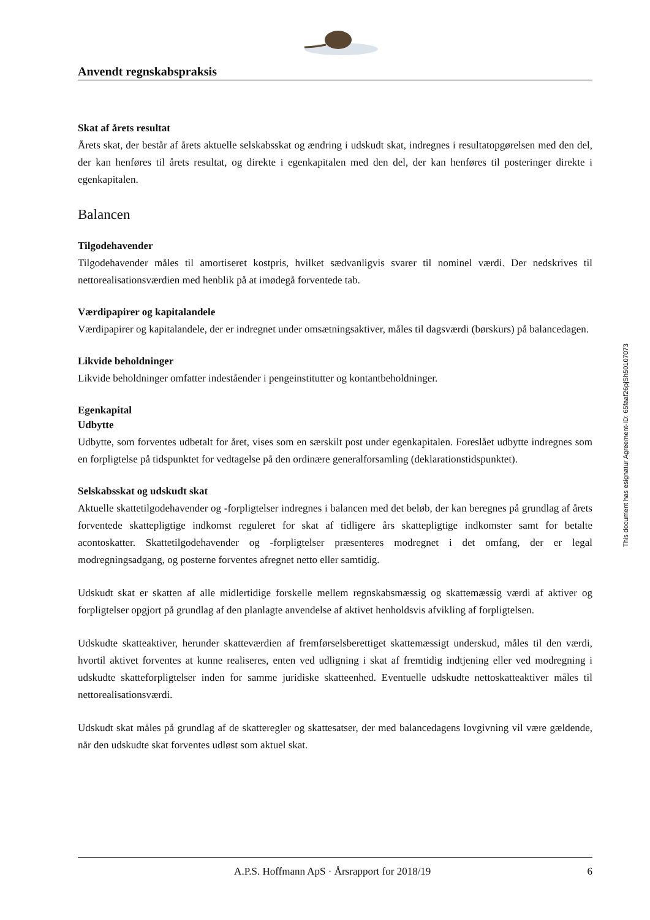Anvendt regnskabspraksis
Skat af årets resultat
Årets skat, der består af årets aktuelle selskabsskat og ændring i udskudt skat, indregnes i resultatopgørelsen med den del, der kan henføres til årets resultat, og direkte i egenkapitalen med den del, der kan henføres til posteringer direkte i egenkapitalen.
Balancen
Tilgodehavender
Tilgodehavender måles til amortiseret kostpris, hvilket sædvanligvis svarer til nominel værdi. Der nedskrives til nettorealisationsværdien med henblik på at imødegå forventede tab.
Værdipapirer og kapitalandele
Værdipapirer og kapitalandele, der er indregnet under omsætningsaktiver, måles til dagsværdi (børskurs) på balancedagen.
Likvide beholdninger
Likvide beholdninger omfatter indeståender i pengeinstitutter og kontantbeholdninger.
Egenkapital
Udbytte
Udbytte, som forventes udbetalt for året, vises som en særskilt post under egenkapitalen. Foreslået udbytte indregnes som en forpligtelse på tidspunktet for vedtagelse på den ordinære generalforsamling (deklarationstidspunktet).
Selskabsskat og udskudt skat
Aktuelle skattetilgodehavender og -forpligtelser indregnes i balancen med det beløb, der kan beregnes på grundlag af årets forventede skattepligtige indkomst reguleret for skat af tidligere års skattepligtige indkomster samt for betalte acontoskatter. Skattetilgodehavender og -forpligtelser præsenteres modregnet i det omfang, der er legal modregningsadgang, og posterne forventes afregnet netto eller samtidig.
Udskudt skat er skatten af alle midlertidige forskelle mellem regnskabsmæssig og skattemæssig værdi af aktiver og forpligtelser opgjort på grundlag af den planlagte anvendelse af aktivet henholdsvis afvikling af forpligtelsen.
Udskudte skatteaktiver, herunder skatteværdien af fremførselsberettiget skattemæssigt underskud, måles til den værdi, hvortil aktivet forventes at kunne realiseres, enten ved udligning i skat af fremtidig indtjening eller ved modregning i udskudte skatteforpligtelser inden for samme juridiske skatteenhed. Eventuelle udskudte nettoskatteaktiver måles til nettorealisationsværdi.
Udskudt skat måles på grundlag af de skatteregler og skattesatser, der med balancedagens lovgivning vil være gældende, når den udskudte skat forventes udløst som aktuel skat.
This document has esignatur Agreement-ID: 65faaf26pjSh50107073
A.P.S. Hoffmann ApS · Årsrapport for 2018/19 6